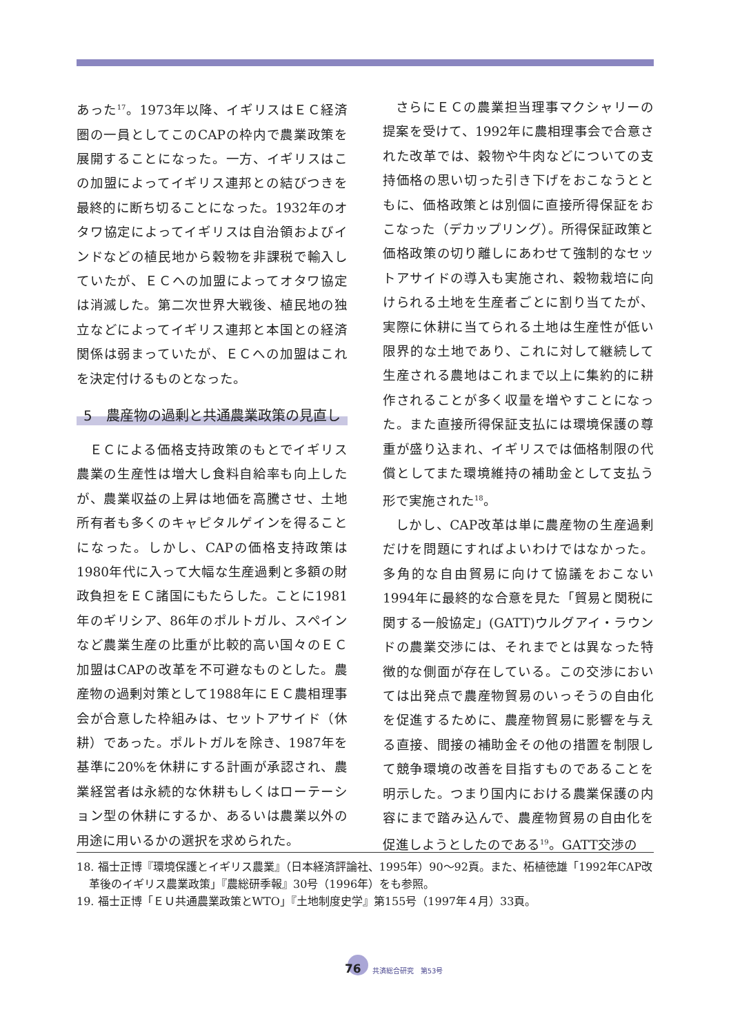あった<sup>17</sup>。1973年以降、イギリスはＥＣ経済圏の一員としてこのCAPの枠内で農業政策を展開することになった。一方、イギリスはこの加盟によってイギリス連邦との結びつきを最終的に断ち切ることになった。1932年のオタワ協定によってイギリスは自治領およびインドなどの植民地から穀物を非課税で輸入していたが、ＥＣへの加盟によってオタワ協定は消滅した。第二次世界大戦後、植民地の独立などによってイギリス連邦と本国との経済関係は弱まっていたが、ＥＣへの加盟はこれを決定付けるものとなった。
5　農産物の過剰と共通農業政策の見直し
ＥＣによる価格支持政策のもとでイギリス農業の生産性は増大し食料自給率も向上したが、農業収益の上昇は地価を高騰させ、土地所有者も多くのキャピタルゲインを得ることになった。しかし、CAPの価格支持政策は1980年代に入って大幅な生産過剰と多額の財政負担をＥＣ諸国にもたらした。ことに1981年のギリシア、86年のポルトガル、スペインなど農業生産の比重が比較的高い国々のＥＣ加盟はCAPの改革を不可避なものとした。農産物の過剰対策として1988年にＥＣ農相理事会が合意した枠組みは、セットアサイド（休耕）であった。ポルトガルを除き、1987年を基準に20%を休耕にする計画が承認され、農業経営者は永続的な休耕もしくはローテーション型の休耕にするか、あるいは農業以外の用途に用いるかの選択を求められた。
さらにＥＣの農業担当理事マクシャリーの提案を受けて、1992年に農相理事会で合意された改革では、穀物や牛肉などについての支持価格の思い切った引き下げをおこなうとともに、価格政策とは別個に直接所得保証をおこなった（デカップリング）。所得保証政策と価格政策の切り離しにあわせて強制的なセットアサイドの導入も実施され、穀物栽培に向けられる土地を生産者ごとに割り当てたが、実際に休耕に当てられる土地は生産性が低い限界的な土地であり、これに対して継続して生産される農地はこれまで以上に集約的に耕作されることが多く収量を増やすことになった。また直接所得保証支払には環境保護の尊重が盛り込まれ、イギリスでは価格制限の代償としてまた環境維持の補助金として支払う形で実施された<sup>18</sup>。
しかし、CAP改革は単に農産物の生産過剰だけを問題にすればよいわけではなかった。多角的な自由貿易に向けて協議をおこない1994年に最終的な合意を見た「貿易と関税に関する一般協定」(GATT)ウルグアイ・ラウンドの農業交渉には、それまでとは異なった特徴的な側面が存在している。この交渉においては出発点で農産物貿易のいっそうの自由化を促進するために、農産物貿易に影響を与える直接、間接の補助金その他の措置を制限して競争環境の改善を目指すものであることを明示した。つまり国内における農業保護の内容にまで踏み込んで、農産物貿易の自由化を促進しようとしたのである<sup>19</sup>。GATT交渉の
18. 福士正博『環境保護とイギリス農業』（日本経済評論社、1995年）90〜92頁。また、柘植徳雄「1992年CAP改革後のイギリス農業政策」『農総研季報』30号（1996年）をも参照。
19. 福士正博「ＥＵ共通農業政策とWTO」『土地制度史学』第155号（1997年４月）33頁。
76 共済総合研究　第53号